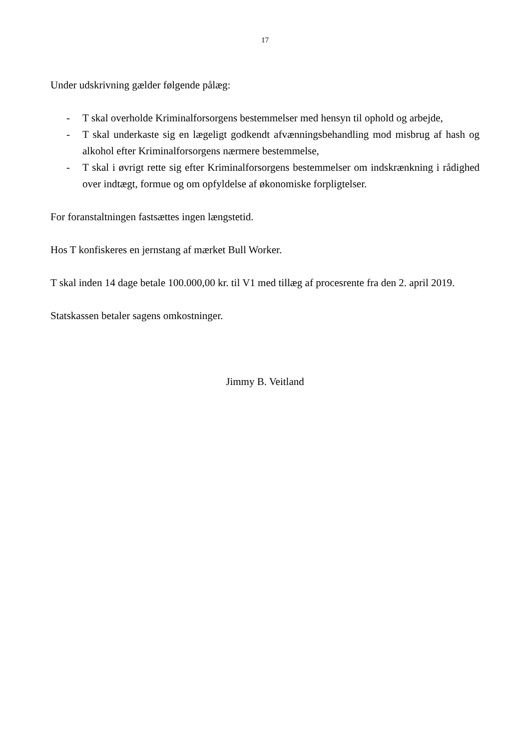17
Under udskrivning gælder følgende pålæg:
- T skal overholde Kriminalforsorgens bestemmelser med hensyn til ophold og arbejde,
- T skal underkaste sig en lægeligt godkendt afvænningsbehandling mod misbrug af hash og alkohol efter Kriminalforsorgens nærmere bestemmelse,
- T skal i øvrigt rette sig efter Kriminalforsorgens bestemmelser om indskrænkning i rådighed over indtægt, formue og om opfyldelse af økonomiske forpligtelser.
For foranstaltningen fastsættes ingen længstetid.
Hos T konfiskeres en jernstang af mærket Bull Worker.
T skal inden 14 dage betale 100.000,00 kr. til V1 med tillæg af procesrente fra den 2. april 2019.
Statskassen betaler sagens omkostninger.
Jimmy B. Veitland